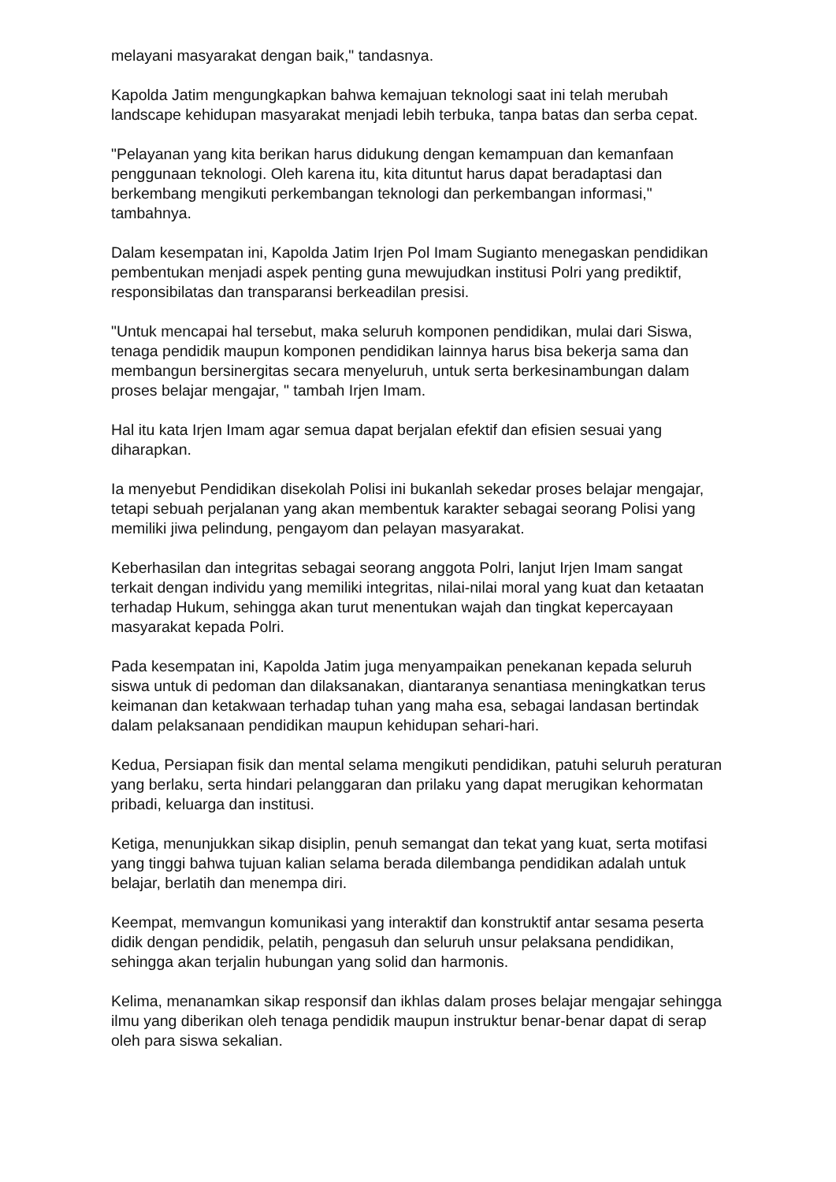melayani masyarakat dengan baik," tandasnya.
Kapolda Jatim mengungkapkan bahwa kemajuan teknologi saat ini telah merubah landscape kehidupan masyarakat menjadi lebih terbuka, tanpa batas dan serba cepat.
"Pelayanan yang kita berikan harus didukung dengan kemampuan dan kemanfaan penggunaan teknologi. Oleh karena itu, kita dituntut harus dapat beradaptasi dan berkembang mengikuti perkembangan teknologi dan perkembangan informasi," tambahnya.
Dalam kesempatan ini, Kapolda Jatim Irjen Pol Imam Sugianto menegaskan pendidikan pembentukan menjadi aspek penting guna mewujudkan institusi Polri yang prediktif, responsibilatas dan transparansi berkeadilan presisi.
"Untuk mencapai hal tersebut, maka seluruh komponen pendidikan, mulai dari Siswa, tenaga pendidik maupun komponen pendidikan lainnya harus bisa bekerja sama dan membangun bersinergitas secara menyeluruh, untuk serta berkesinambungan dalam proses belajar mengajar, " tambah Irjen Imam.
Hal itu kata Irjen Imam agar semua dapat berjalan efektif dan efisien sesuai yang diharapkan.
Ia menyebut Pendidikan disekolah Polisi ini bukanlah sekedar proses belajar mengajar, tetapi sebuah perjalanan yang akan membentuk karakter sebagai seorang Polisi yang memiliki jiwa pelindung, pengayom dan pelayan masyarakat.
Keberhasilan dan integritas sebagai seorang anggota Polri, lanjut Irjen Imam sangat terkait dengan individu yang memiliki integritas, nilai-nilai moral yang kuat dan ketaatan terhadap Hukum, sehingga akan turut menentukan wajah dan tingkat kepercayaan masyarakat kepada Polri.
Pada kesempatan ini, Kapolda Jatim juga menyampaikan penekanan kepada seluruh siswa untuk di pedoman dan dilaksanakan, diantaranya senantiasa meningkatkan terus keimanan dan ketakwaan terhadap tuhan yang maha esa, sebagai landasan bertindak dalam pelaksanaan pendidikan maupun kehidupan sehari-hari.
Kedua, Persiapan fisik dan mental selama mengikuti pendidikan, patuhi seluruh peraturan yang berlaku, serta hindari pelanggaran dan prilaku yang dapat merugikan kehormatan pribadi, keluarga dan institusi.
Ketiga, menunjukkan sikap disiplin, penuh semangat dan tekat yang kuat, serta motifasi yang tinggi bahwa tujuan kalian selama berada dilembanga pendidikan adalah untuk belajar, berlatih dan menempa diri.
Keempat, memvangun komunikasi yang interaktif dan konstruktif antar sesama peserta didik dengan pendidik, pelatih, pengasuh dan seluruh unsur pelaksana pendidikan, sehingga akan terjalin hubungan yang solid dan harmonis.
Kelima, menanamkan sikap responsif dan ikhlas dalam proses belajar mengajar sehingga ilmu yang diberikan oleh tenaga pendidik maupun instruktur benar-benar dapat di serap oleh para siswa sekalian.